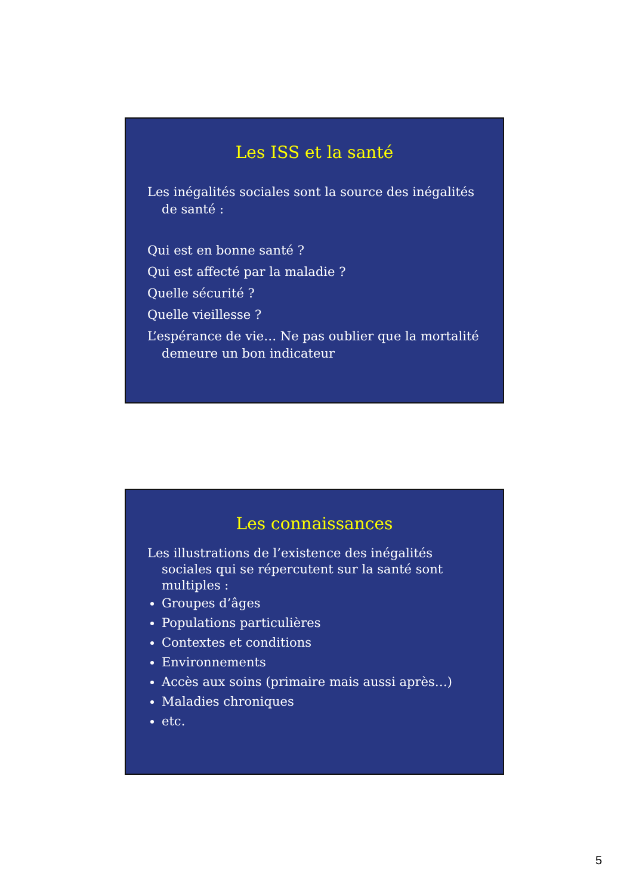Les ISS et la santé
Les inégalités sociales sont la source des inégalités de santé :
Qui est en bonne santé ?
Qui est affecté par la maladie ?
Quelle sécurité ?
Quelle vieillesse ?
L’espérance de vie… Ne pas oublier que la mortalité demeure un bon indicateur
Les connaissances
Les illustrations de l’existence des inégalités sociales qui se répercutent sur la santé sont multiples :
Groupes d’âges
Populations particulières
Contextes et conditions
Environnements
Accès aux soins (primaire mais aussi après…)
Maladies chroniques
etc.
5